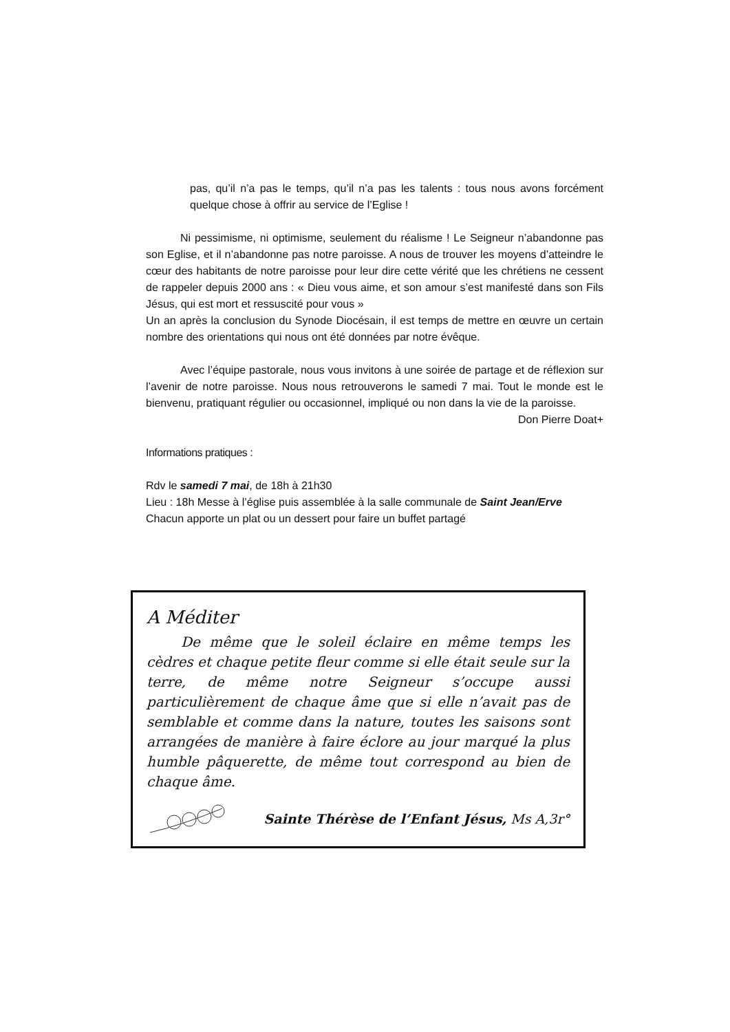pas, qu’il n’a pas le temps, qu’il n’a pas les talents : tous nous avons forcément quelque chose à offrir au service de l’Eglise !
Ni pessimisme, ni optimisme, seulement du réalisme ! Le Seigneur n’abandonne pas son Eglise, et il n’abandonne pas notre paroisse. A nous de trouver les moyens d’atteindre le cœur des habitants de notre paroisse pour leur dire cette vérité que les chrétiens ne cessent de rappeler depuis 2000 ans : « Dieu vous aime, et son amour s’est manifesté dans son Fils Jésus, qui est mort et ressuscité pour vous »
Un an après la conclusion du Synode Diocésain, il est temps de mettre en œuvre un certain nombre des orientations qui nous ont été données par notre évêque.
Avec l’équipe pastorale, nous vous invitons à une soirée de partage et de réflexion sur l’avenir de notre paroisse. Nous nous retrouverons le samedi 7 mai. Tout le monde est le bienvenu, pratiquant régulier ou occasionnel, impliqué ou non dans la vie de la paroisse.
Don Pierre Doat+
Informations pratiques :
Rdv le samedi 7 mai, de 18h à 21h30
Lieu : 18h Messe à l’église puis assemblée à la salle communale de Saint Jean/Erve
Chacun apporte un plat ou un dessert pour faire un buffet partagé
A Méditer
De même que le soleil éclaire en même temps les cèdres et chaque petite fleur comme si elle était seule sur la terre, de même notre Seigneur s’occupe aussi particulièrement de chaque âme que si elle n’avait pas de semblable et comme dans la nature, toutes les saisons sont arrangées de manière à faire éclore au jour marqué la plus humble pâquerette, de même tout correspond au bien de chaque âme.
Sainte Thérèse de l’Enfant Jésus, Ms A,3r°